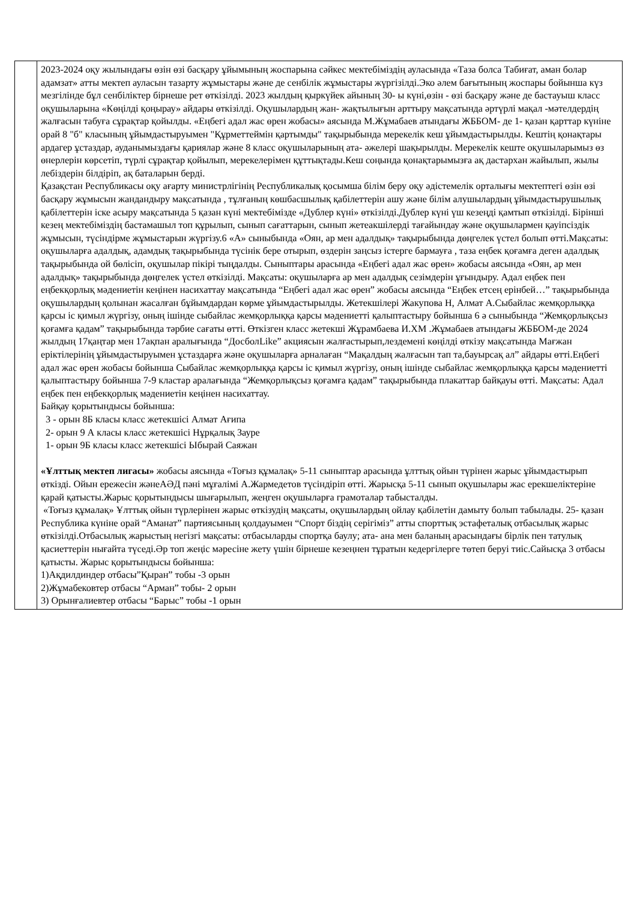| | 2023-2024 оқу жылындағы өзін өзі басқару ұйымының жоспарына сәйкес мектебіміздің ауласында «Таза болса Табиғат, аман болар адамзат» атты мектеп ауласын тазарту жұмыстары және де сенбілік жұмыстары жүргізілді.Эко әлем бағытының жоспары бойынша күз мезгілінде бұл сенбіліктер бірнеше рет өткізілді. 2023 жылдың қыркүйек айының 30- ы күні,өзін - өзі басқару және де бастауыш класс оқушыларына «Көңілді қоңырау» айдары өткізілді. Оқушылардың жан- жақтылығын арттыру мақсатында әртүрлі мақал -мәтелдердің жалғасын табуға сұрақтар қойылды. «Еңбегі адал жас өрен жобасы» аясында М.Жұмабаев атындағы ЖББОМ- де 1- қазан қарттар күніне орай 8 "б" класының ұйымдастыруымен "Құрметтеймін қартымды" тақырыбында мерекелік кеш ұйымдастырылды. Кештің қонақтары ардагер ұстаздар, ауданымыздағы қариялар және 8 класс оқушыларының ата- әжелері шақырылды. Мерекелік кеште оқушыларымыз өз өнерлерін көрсетіп, түрлі сұрақтар қойылып, мерекелерімен құттықтады.Кеш соңында қонақтарымызға ақ дастархан жайылып, жылы лебіздерін білдіріп, ақ баталарын берді. Қазақстан Республикасы оқу ағарту министрлігінің Республикалық қосымша білім беру оқу әдістемелік орталығы мектептегі өзін өзі басқару жұмысын жандандыру мақсатында , тұлғаның көшбасшылық қабілеттерін ашу және білім алушылардың ұйымдастырушылық қабілеттерін іске асыру мақсатында 5 қазан күні мектебімізде «Дублер күні» өткізілді.Дублер күні үш кезеңді қамтып өткізілді. Бірінші кезең мектебіміздің бастамашыл топ құрылып, сынып сағаттарын, сынып жетеакшілерді тағайындау және оқушылармен қауіпсіздік жұмысын, түсіндірме жұмыстарын жүргізу.6 «А» сыныбында «Оян, ар мен адалдық» тақырыбында дөңгелек үстел болып өтті.Мақсаты: оқушыларға адалдық, адамдық тақырыбында түсінік бере отырып, өздерін заңсыз істерге бармауға , таза еңбек қоғамға деген адалдық тақырыбында ой бөлісіп, оқушылар пікірі тыңдалды. Сыныптары арасында «Еңбегі адал жас өрен» жобасы аясында «Оян, ар мен адалдық» тақырыбында дөңгелек үстел өткізілді. Мақсаты: оқушыларға ар мен адалдық сезімдерін ұғындыру. Адал еңбек пен еңбекқорлық мәдениетін кеңінен насихаттау мақсатында “Еңбегі адал жас өрен” жобасы аясында “Еңбек етсең ерінбей…” тақырыбында оқушылардың қолынан жасалған бұйымдардан көрме ұйымдастырылды. Жетекшілері Жакупова Н, Алмат А.Сыбайлас жемқорлыққа қарсы іс қимыл жүргізу, оның ішінде сыбайлас жемқорлыққа қарсы мәдениетті қалыптастыру бойынша 6 ә сыныбында “Жемқорлықсыз қоғамға қадам” тақырыбында тәрбие сағаты өтті. Өткізген класс жетекші Жұрамбаева И.ХМ .Жұмабаев атындағы ЖББОМ-де 2024 жылдың 17қаңтар мен 17ақпан аралығында “ДосболLike” акциясын жалғастырып,лездемені көңілді өткізу мақсатында Мағжан еріктілерінің ұйымдастыруымен ұстаздарға және оқушыларға арналаған “Мақалдың жалғасын тап та,бауырсақ ал” айдары өтті.Еңбегі адал жас өрен жобасы бойынша Сыбайлас жемқорлыққа қарсы іс қимыл жүргізу, оның ішінде сыбайлас жемқорлыққа қарсы мәдениетті қалыптастыру бойынша 7-9 кластар аралағында “Жемқорлықсыз қоғамға қадам” тақырыбында плакаттар байқауы өтті. Мақсаты: Адал еңбек пен еңбекқорлық мәдениетін кеңінен насихаттау. Байқау қорытындысы бойынша: 3 - орын 8Б класы класс жетекшісі Алмат Ағипа 2- орын 9 А класы класс жетекшісі Нұрқалық Зауре 1- орын 9Б класы класс жетекшісі Ыбырай Саяжан «Ұлттық мектеп лигасы» жобасы аясында «Тоғыз құмалақ» 5-11 сыныптар арасында ұлттық ойын түрінен жарыс ұйымдастырып өткізді. Ойын ережесін жәнеАӘД пәні мұғалімі А.Жармедетов түсіндіріп өтті. Жарысқа 5-11 сынып оқушылары жас ерекшеліктеріне қарай қатысты.Жарыс қорытындысы шығарылып, жеңген оқушыларға грамоталар табысталды. «Тоғыз құмалақ» Ұлттық ойын түрлерінен жарыс өткізудің мақсаты, оқушылардың ойлау қабілетін дамыту болып табылады. 25- қазан Республика күніне орай “Аманат” партиясының қолдауымен “Спорт біздің серігіміз” атты спорттық эстафеталық отбасылық жарыс өткізілді.Отбасылық жарыстың негізгі мақсаты: отбасыларды спортқа баулу; ата- ана мен баланың арасындағы бірлік пен татулық қасиеттерін нығайта түседі.Әр топ жеңіс мәресіне жету үшін бірнеше кезеңнен тұратын кедергілерге төтеп беруі тиіс.Сайысқа 3 отбасы қатысты. Жарыс қорытындысы бойынша: 1)Ақдилдиндер отбасы”Қыран” тобы -3 орын 2)Жұмабековтер отбасы “Арман” тобы- 2 орын 3) Орынғалиевтер отбасы “Барыс” тобы -1 орын |